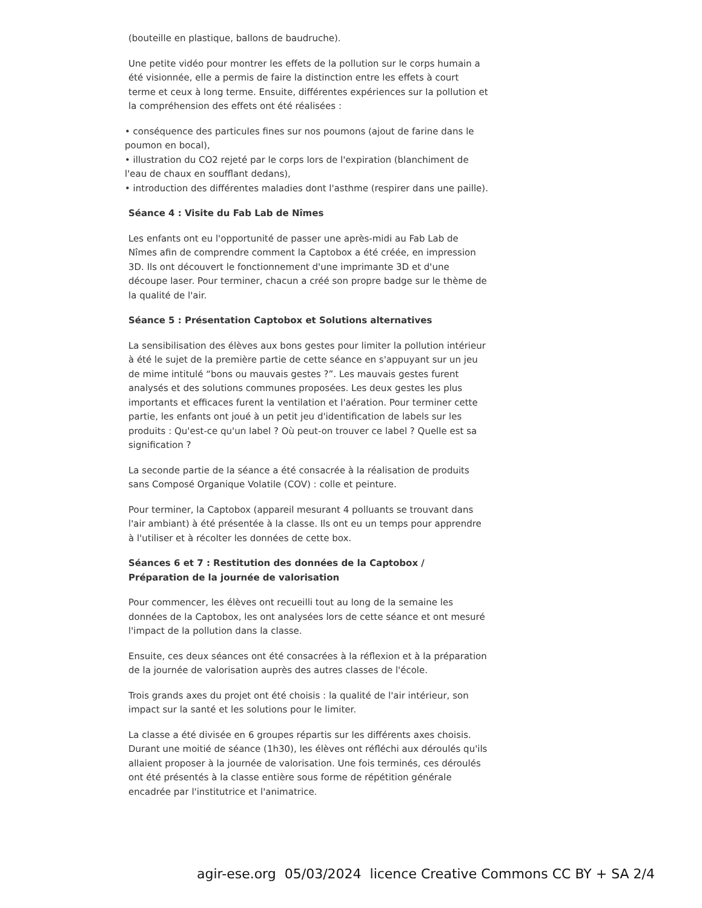(bouteille en plastique, ballons de baudruche).
Une petite vidéo pour montrer les effets de la pollution sur le corps humain a été visionnée, elle a permis de faire la distinction entre les effets à court terme et ceux à long terme. Ensuite, différentes expériences sur la pollution et la compréhension des effets ont été réalisées :
• conséquence des particules fines sur nos poumons (ajout de farine dans le poumon en bocal),
• illustration du CO2 rejeté par le corps lors de l'expiration (blanchiment de l'eau de chaux en soufflant dedans),
• introduction des différentes maladies dont l'asthme (respirer dans une paille).
Séance 4 : Visite du Fab Lab de Nîmes
Les enfants ont eu l'opportunité de passer une après-midi au Fab Lab de Nîmes afin de comprendre comment la Captobox a été créée, en impression 3D. Ils ont découvert le fonctionnement d'une imprimante 3D et d'une découpe laser. Pour terminer, chacun a créé son propre badge sur le thème de la qualité de l'air.
Séance 5 : Présentation Captobox et Solutions alternatives
La sensibilisation des élèves aux bons gestes pour limiter la pollution intérieur à été le sujet de la première partie de cette séance en s'appuyant sur un jeu de mime intitulé “bons ou mauvais gestes ?”. Les mauvais gestes furent analysés et des solutions communes proposées. Les deux gestes les plus importants et efficaces furent la ventilation et l'aération. Pour terminer cette partie, les enfants ont joué à un petit jeu d'identification de labels sur les produits : Qu'est-ce qu'un label ? Où peut-on trouver ce label ? Quelle est sa signification ?
La seconde partie de la séance a été consacrée à la réalisation de produits sans Composé Organique Volatile (COV) : colle et peinture.
Pour terminer, la Captobox (appareil mesurant 4 polluants se trouvant dans l'air ambiant) à été présentée à la classe. Ils ont eu un temps pour apprendre à l'utiliser et à récolter les données de cette box.
Séances 6 et 7 : Restitution des données de la Captobox / Préparation de la journée de valorisation
Pour commencer, les élèves ont recueilli tout au long de la semaine les données de la Captobox, les ont analysées lors de cette séance et ont mesuré l'impact de la pollution dans la classe.
Ensuite, ces deux séances ont été consacrées à la réflexion et à la préparation de la journée de valorisation auprès des autres classes de l'école.
Trois grands axes du projet ont été choisis : la qualité de l'air intérieur, son impact sur la santé et les solutions pour le limiter.
La classe a été divisée en 6 groupes répartis sur les différents axes choisis. Durant une moitié de séance (1h30), les élèves ont réfléchi aux déroulés qu'ils allaient proposer à la journée de valorisation. Une fois terminés, ces déroulés ont été présentés à la classe entière sous forme de répétition générale encadrée par l'institutrice et l'animatrice.
agir-ese.org 05/03/2024 licence Creative Commons CC BY + SA 2/4